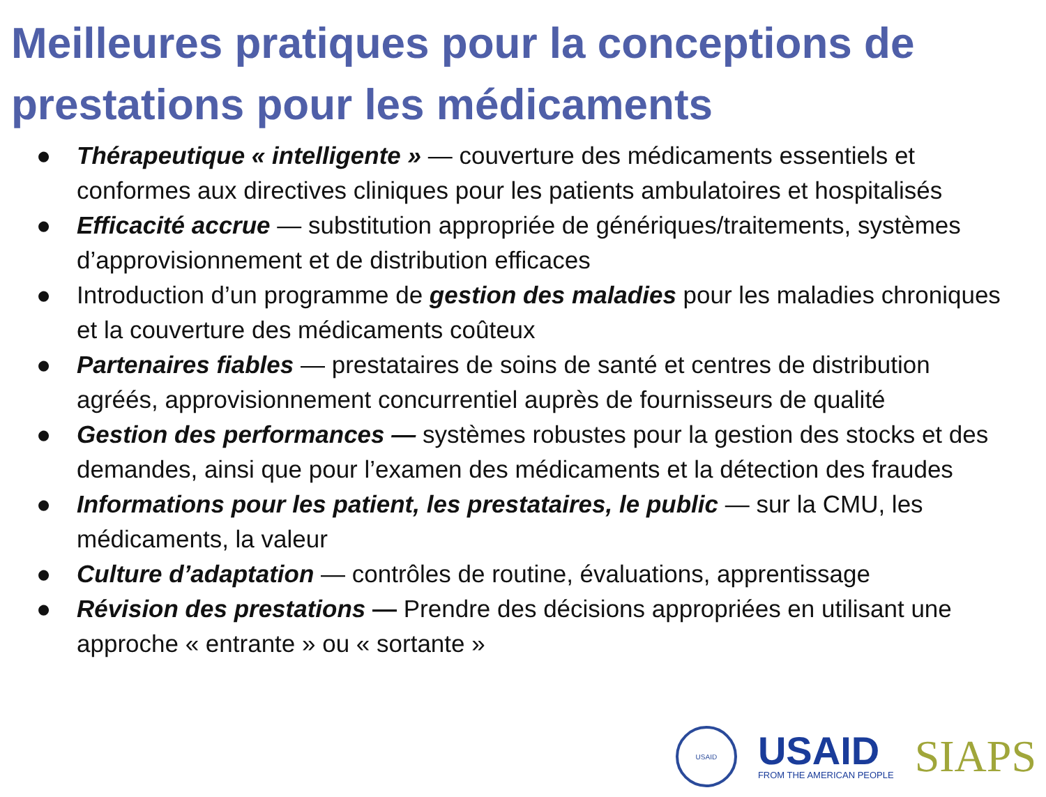Meilleures pratiques pour la conceptions de prestations pour les médicaments
● Thérapeutique « intelligente » — couverture des médicaments essentiels et conformes aux directives cliniques pour les patients ambulatoires et hospitalisés
● Efficacité accrue — substitution appropriée de génériques/traitements, systèmes d’approvisionnement et de distribution efficaces
● Introduction d’un programme de gestion des maladies pour les maladies chroniques et la couverture des médicaments coûteux
● Partenaires fiables — prestataires de soins de santé et centres de distribution agréés, approvisionnement concurrentiel auprès de fournisseurs de qualité
● Gestion des performances — systèmes robustes pour la gestion des stocks et des demandes, ainsi que pour l’examen des médicaments et la détection des fraudes
● Informations pour les patient, les prestataires, le public — sur la CMU, les médicaments, la valeur
● Culture d’adaptation — contrôles de routine, évaluations, apprentissage
● Révision des prestations — Prendre des décisions appropriées en utilisant une approche « entrante » ou « sortante »
USAID
USAID
FROM THE AMERICAN PEOPLE
SIAPS